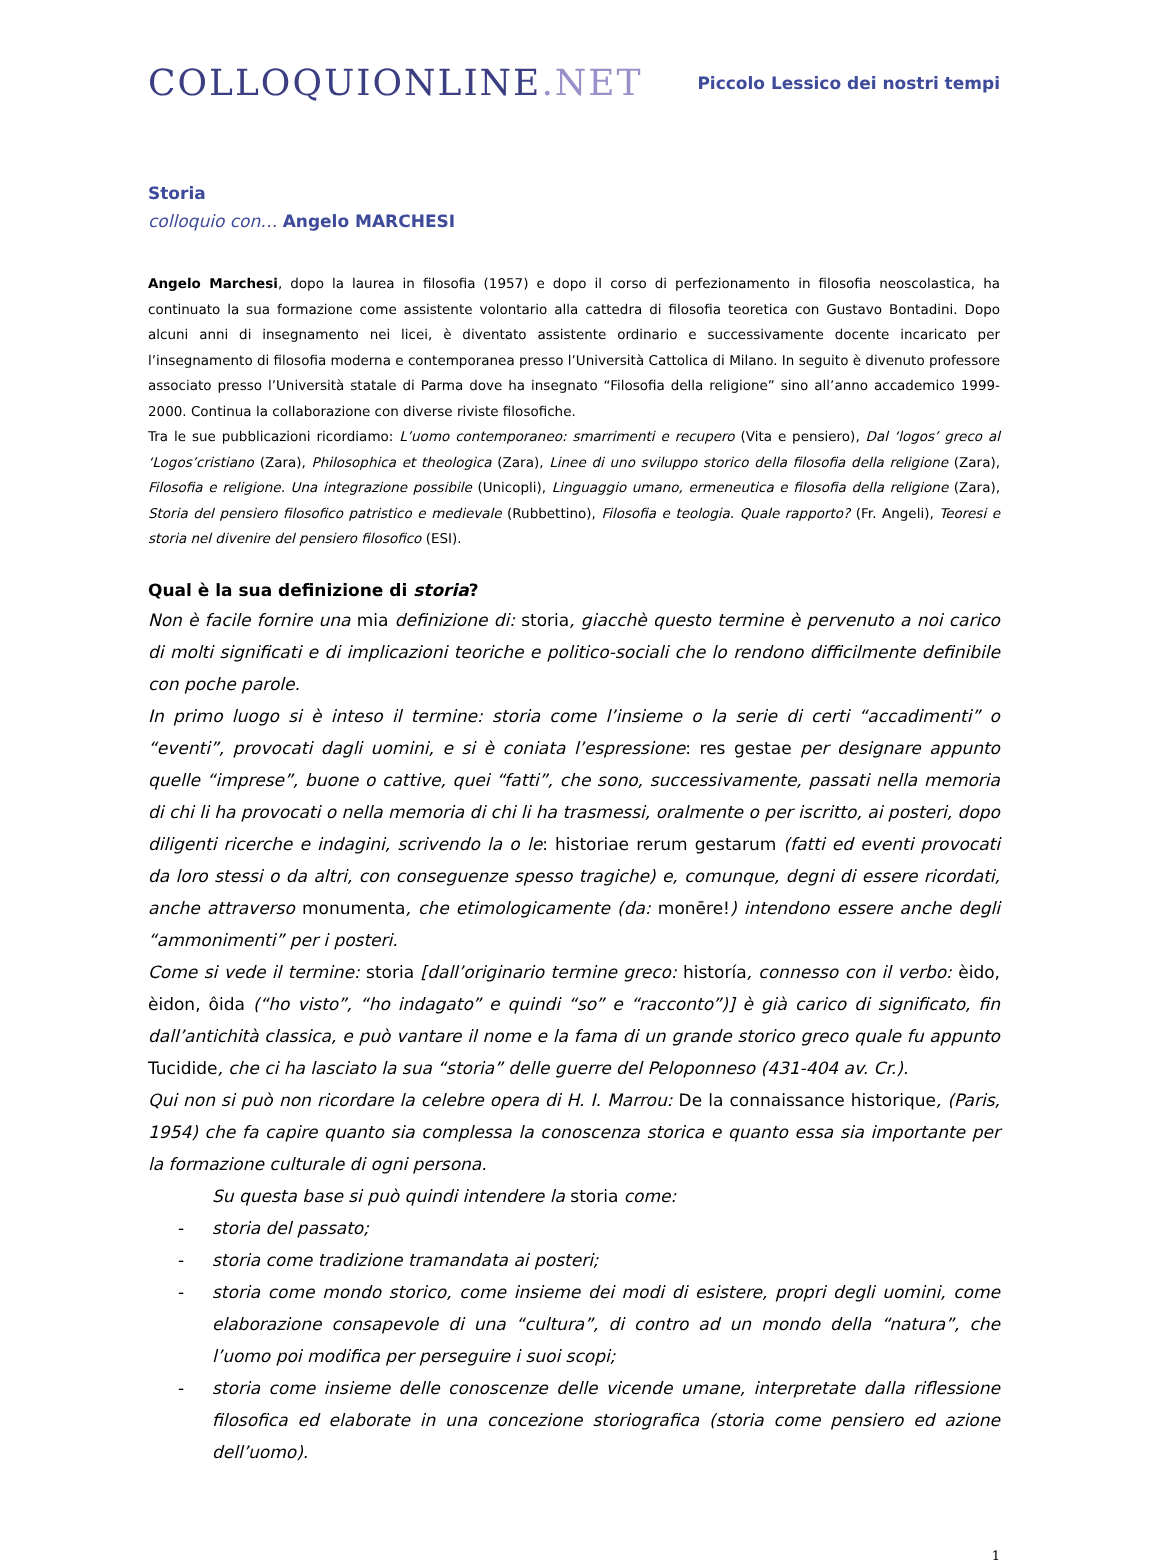COLLOQUIONLINE.NET
Piccolo Lessico dei nostri tempi
Storia
colloquio con… Angelo MARCHESI
Angelo Marchesi, dopo la laurea in filosofia (1957) e dopo il corso di perfezionamento in filosofia neoscolastica, ha continuato la sua formazione come assistente volontario alla cattedra di filosofia teoretica con Gustavo Bontadini. Dopo alcuni anni di insegnamento nei licei, è diventato assistente ordinario e successivamente docente incaricato per l’insegnamento di filosofia moderna e contemporanea presso l’Università Cattolica di Milano. In seguito è divenuto professore associato presso l’Università statale di Parma dove ha insegnato “Filosofia della religione” sino all’anno accademico 1999-2000. Continua la collaborazione con diverse riviste filosofiche.
Tra le sue pubblicazioni ricordiamo: L’uomo contemporaneo: smarrimenti e recupero (Vita e pensiero), Dal ‘logos’ greco al ‘Logos’cristiano (Zara), Philosophica et theologica (Zara), Linee di uno sviluppo storico della filosofia della religione (Zara), Filosofia e religione. Una integrazione possibile (Unicopli), Linguaggio umano, ermeneutica e filosofia della religione (Zara), Storia del pensiero filosofico patristico e medievale (Rubbettino), Filosofia e teologia. Quale rapporto? (Fr. Angeli), Teoresi e storia nel divenire del pensiero filosofico (ESI).
Qual è la sua definizione di storia?
Non è facile fornire una mia definizione di: storia, giacchè questo termine è pervenuto a noi carico di molti significati e di implicazioni teoriche e politico-sociali che lo rendono difficilmente definibile con poche parole.
In primo luogo si è inteso il termine: storia come l’insieme o la serie di certi “accadimenti” o “eventi”, provocati dagli uomini, e si è coniata l’espressione: res gestae per designare appunto quelle “imprese”, buone o cattive, quei “fatti”, che sono, successivamente, passati nella memoria di chi li ha provocati o nella memoria di chi li ha trasmessi, oralmente o per iscritto, ai posteri, dopo diligenti ricerche e indagini, scrivendo la o le: historiae rerum gestarum (fatti ed eventi provocati da loro stessi o da altri, con conseguenze spesso tragiche) e, comunque, degni di essere ricordati, anche attraverso monumenta, che etimologicamente (da: monēre!) intendono essere anche degli “ammonimenti” per i posteri.
Come si vede il termine: storia [dall’originario termine greco: historía, connesso con il verbo: èido, èidon, ôida (“ho visto”, “ho indagato” e quindi “so” e “racconto”)] è già carico di significato, fin dall’antichità classica, e può vantare il nome e la fama di un grande storico greco quale fu appunto Tucidide, che ci ha lasciato la sua “storia” delle guerre del Peloponneso (431-404 av. Cr.).
Qui non si può non ricordare la celebre opera di H. I. Marrou: De la connaissance historique, (Paris, 1954) che fa capire quanto sia complessa la conoscenza storica e quanto essa sia importante per la formazione culturale di ogni persona.
Su questa base si può quindi intendere la storia come:
- storia del passato;
- storia come tradizione tramandata ai posteri;
- storia come mondo storico, come insieme dei modi di esistere, propri degli uomini, come elaborazione consapevole di una “cultura”, di contro ad un mondo della “natura”, che l’uomo poi modifica per perseguire i suoi scopi;
- storia come insieme delle conoscenze delle vicende umane, interpretate dalla riflessione filosofica ed elaborate in una concezione storiografica (storia come pensiero ed azione dell’uomo).
1